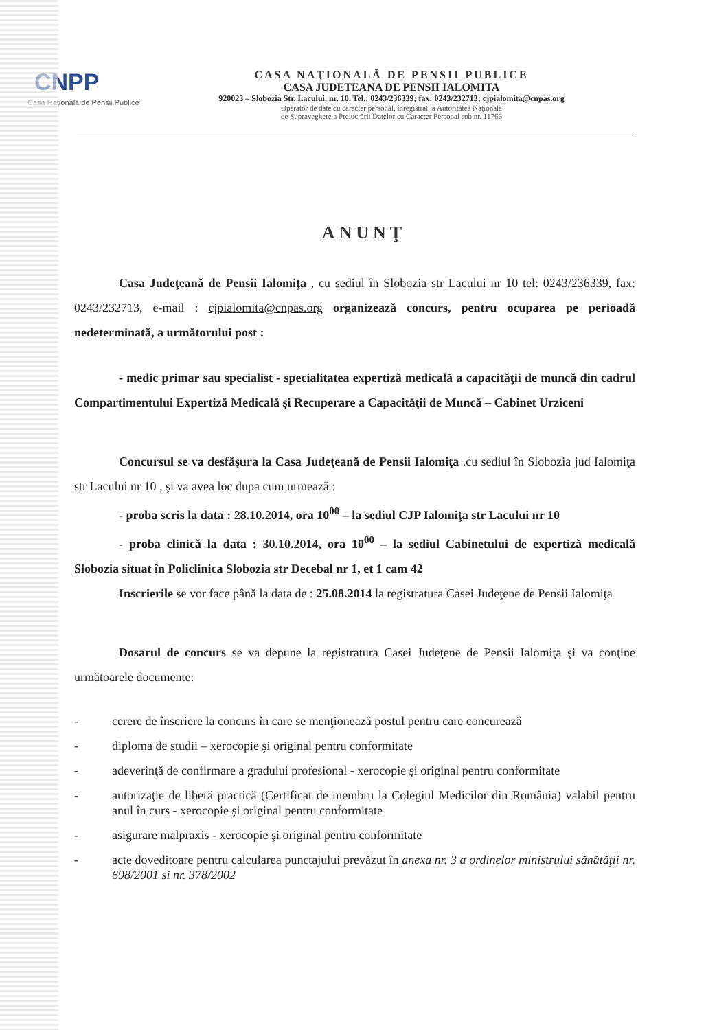CNPP
Casa Naţională de Pensii Publice
CASA NAŢIONALĂ DE PENSII PUBLICE
CASA JUDETEANA DE PENSII IALOMITA
920023 – Slobozia Str. Lacului, nr. 10, Tel.: 0243/236339; fax: 0243/232713; cjpialomita@cnpas.org
Operator de date cu caracter personal, înregistrat la Autoritatea Naţională
de Supraveghere a Prelucrării Datelor cu Caracter Personal sub nr. 11766
ANUNŢ
Casa Judeţeană de Pensii Ialomiţa , cu sediul în Slobozia str Lacului nr 10 tel: 0243/236339, fax: 0243/232713, e-mail : cjpialomita@cnpas.org organizează concurs, pentru ocuparea pe perioadă nedeterminată, a următorului post :
- medic primar sau specialist - specialitatea expertiză medicală a capacităţii de muncă din cadrul Compartimentului Expertiză Medicală şi Recuperare a Capacităţii de Muncă – Cabinet Urziceni
Concursul se va desfăşura la Casa Judeţeană de Pensii Ialomiţa .cu sediul în Slobozia jud Ialomiţa str Lacului nr 10 , şi va avea loc dupa cum urmează :
- proba scris la data : 28.10.2014, ora 10<sup>00</sup> – la sediul CJP Ialomiţa str Lacului nr 10
- proba clinică la data : 30.10.2014, ora 10<sup>00</sup> – la sediul Cabinetului de expertiză medicală Slobozia situat în Policlinica Slobozia str Decebal nr 1, et 1 cam 42
Inscrierile se vor face până la data de : 25.08.2014 la registratura Casei Judeţene de Pensii Ialomiţa
Dosarul de concurs se va depune la registratura Casei Judeţene de Pensii Ialomiţa şi va conţine următoarele documente:
- cerere de înscriere la concurs în care se menţionează postul pentru care concurează
- diploma de studii – xerocopie şi original pentru conformitate
- adeverinţă de confirmare a gradului profesional - xerocopie şi original pentru conformitate
- autorizaţie de liberă practică (Certificat de membru la Colegiul Medicilor din România) valabil pentru anul în curs - xerocopie şi original pentru conformitate
- asigurare malpraxis - xerocopie şi original pentru conformitate
- acte doveditoare pentru calcularea punctajului prevăzut în anexa nr. 3 a ordinelor ministrului sănătăţii nr. 698/2001 si nr. 378/2002